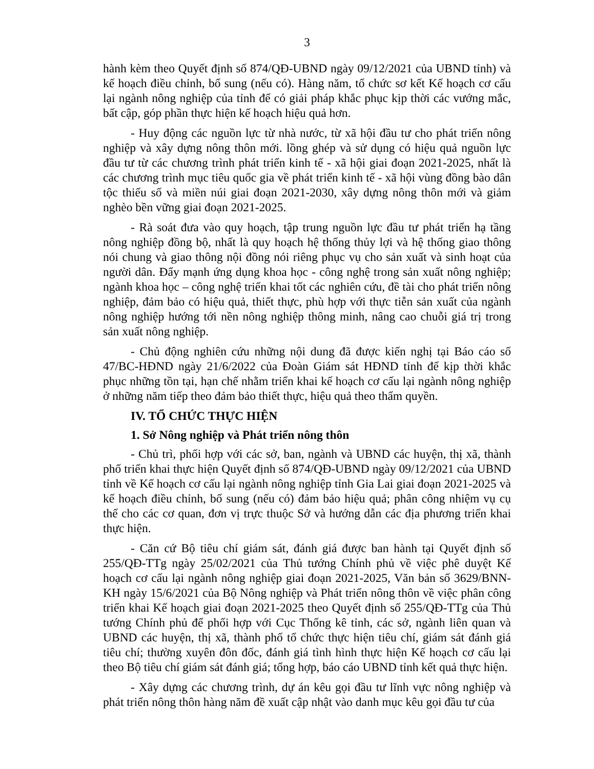3
hành kèm theo Quyết định số 874/QĐ-UBND ngày 09/12/2021 của UBND tỉnh) và kế hoạch điều chỉnh, bổ sung (nếu có). Hàng năm, tổ chức sơ kết Kế hoạch cơ cấu lại ngành nông nghiệp của tỉnh để có giải pháp khắc phục kịp thời các vướng mắc, bất cập, góp phần thực hiện kế hoạch hiệu quả hơn.
- Huy động các nguồn lực từ nhà nước, từ xã hội đầu tư cho phát triển nông nghiệp và xây dựng nông thôn mới. lồng ghép và sử dụng có hiệu quả nguồn lực đầu tư từ các chương trình phát triển kinh tế - xã hội giai đoạn 2021-2025, nhất là các chương trình mục tiêu quốc gia về phát triển kinh tế - xã hội vùng đồng bào dân tộc thiểu số và miền núi giai đoạn 2021-2030, xây dựng nông thôn mới và giảm nghèo bền vững giai đoạn 2021-2025.
- Rà soát đưa vào quy hoạch, tập trung nguồn lực đầu tư phát triển hạ tầng nông nghiệp đồng bộ, nhất là quy hoạch hệ thống thủy lợi và hệ thống giao thông nói chung và giao thông nội đồng nói riêng phục vụ cho sản xuất và sinh hoạt của người dân. Đẩy mạnh ứng dụng khoa học - công nghệ trong sản xuất nông nghiệp; ngành khoa học – công nghệ triển khai tốt các nghiên cứu, đề tài cho phát triển nông nghiệp, đảm bảo có hiệu quả, thiết thực, phù hợp với thực tiễn sản xuất của ngành nông nghiệp hướng tới nền nông nghiệp thông minh, nâng cao chuỗi giá trị trong sản xuất nông nghiệp.
- Chủ động nghiên cứu những nội dung đã được kiến nghị tại Báo cáo số 47/BC-HĐND ngày 21/6/2022 của Đoàn Giám sát HĐND tỉnh để kịp thời khắc phục những tồn tại, hạn chế nhằm triển khai kế hoạch cơ cấu lại ngành nông nghiệp ở những năm tiếp theo đảm bảo thiết thực, hiệu quả theo thẩm quyền.
IV. TỔ CHỨC THỰC HIỆN
1. Sở Nông nghiệp và Phát triển nông thôn
- Chủ trì, phối hợp với các sở, ban, ngành và UBND các huyện, thị xã, thành phố triển khai thực hiện Quyết định số 874/QĐ-UBND ngày 09/12/2021 của UBND tỉnh về Kế hoạch cơ cấu lại ngành nông nghiệp tỉnh Gia Lai giai đoạn 2021-2025 và kế hoạch điều chỉnh, bổ sung (nếu có) đảm bảo hiệu quả; phân công nhiệm vụ cụ thể cho các cơ quan, đơn vị trực thuộc Sở và hướng dẫn các địa phương triển khai thực hiện.
- Căn cứ Bộ tiêu chí giám sát, đánh giá được ban hành tại Quyết định số 255/QĐ-TTg ngày 25/02/2021 của Thủ tướng Chính phủ về việc phê duyệt Kế hoạch cơ cấu lại ngành nông nghiệp giai đoạn 2021-2025, Văn bản số 3629/BNN-KH ngày 15/6/2021 của Bộ Nông nghiệp và Phát triển nông thôn về việc phân công triển khai Kế hoạch giai đoạn 2021-2025 theo Quyết định số 255/QĐ-TTg của Thủ tướng Chính phủ để phối hợp với Cục Thống kê tỉnh, các sở, ngành liên quan và UBND các huyện, thị xã, thành phố tổ chức thực hiện tiêu chí, giám sát đánh giá tiêu chí; thường xuyên đôn đốc, đánh giá tình hình thực hiện Kế hoạch cơ cấu lại theo Bộ tiêu chí giám sát đánh giá; tổng hợp, báo cáo UBND tỉnh kết quả thực hiện.
- Xây dựng các chương trình, dự án kêu gọi đầu tư lĩnh vực nông nghiệp và phát triển nông thôn hàng năm đề xuất cập nhật vào danh mục kêu gọi đầu tư của